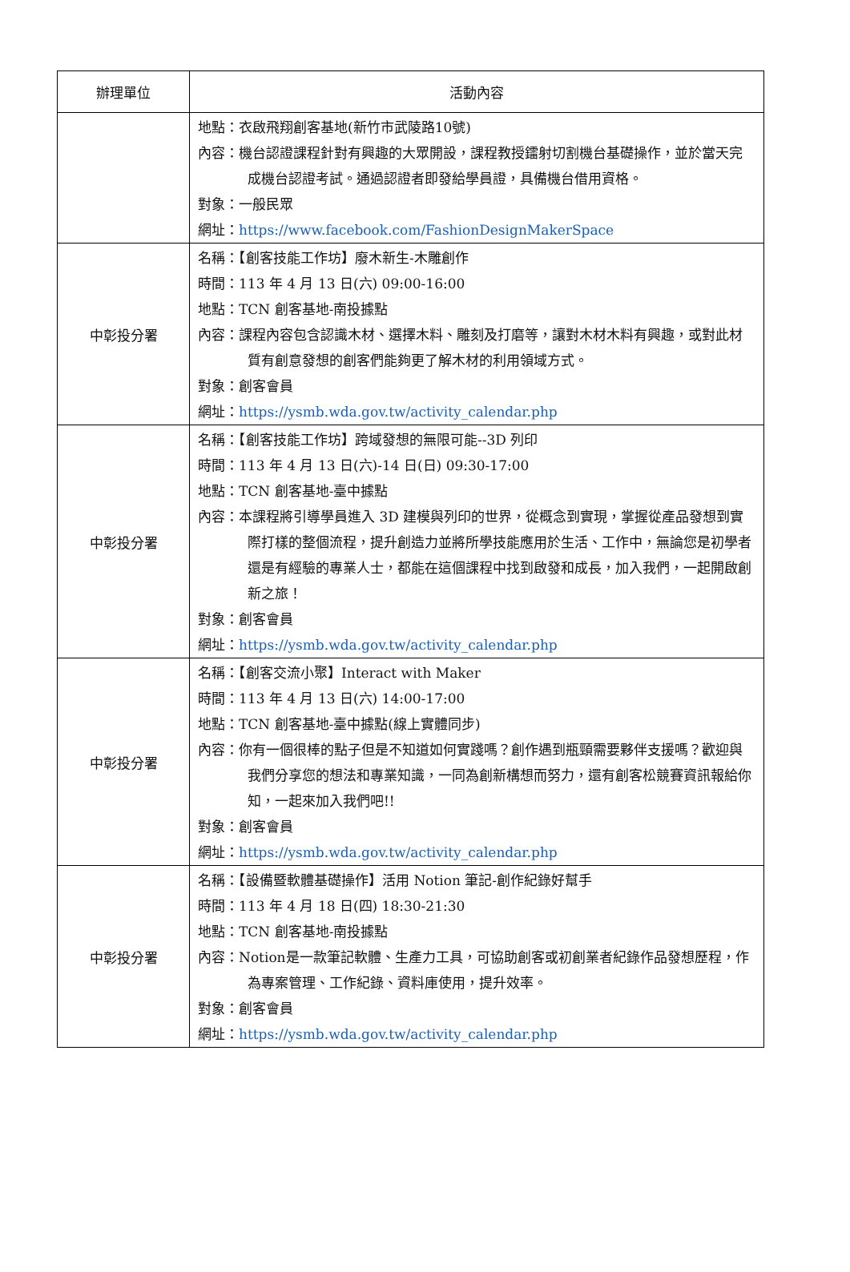| 辦理單位 | 活動內容 |
| --- | --- |
| | 地點：衣啟飛翔創客基地(新竹市武陵路10號) 內容：機台認證課程針對有興趣的大眾開設，課程教授鐳射切割機台基礎操作，並於當天完成機台認證考試。通過認證者即發給學員證，具備機台借用資格。 對象：一般民眾 網址： https://www.facebook.com/FashionDesignMakerSpace |
| 中彰投分署 | 名稱：【創客技能工作坊】廢木新生-木雕創作 時間：113 年 4 月 13 日(六) 09:00-16:00 地點：TCN 創客基地-南投據點 內容：課程內容包含認識木材、選擇木料、雕刻及打磨等，讓對木材木料有興趣，或對此材質有創意發想的創客們能夠更了解木材的利用領域方式。 對象：創客會員 網址： https://ysmb.wda.gov.tw/activity_calendar.php |
| 中彰投分署 | 名稱：【創客技能工作坊】跨域發想的無限可能--3D 列印 時間：113 年 4 月 13 日(六)-14 日(日) 09:30-17:00 地點：TCN 創客基地-臺中據點 內容：本課程將引導學員進入 3D 建模與列印的世界，從概念到實現，掌握從產品發想到實際打樣的整個流程，提升創造力並將所學技能應用於生活、工作中，無論您是初學者還是有經驗的專業人士，都能在這個課程中找到啟發和成長，加入我們，一起開啟創新之旅！ 對象：創客會員 網址： https://ysmb.wda.gov.tw/activity_calendar.php |
| 中彰投分署 | 名稱：【創客交流小聚】Interact with Maker 時間：113 年 4 月 13 日(六) 14:00-17:00 地點：TCN 創客基地-臺中據點(線上實體同步) 內容：你有一個很棒的點子但是不知道如何實踐嗎？創作遇到瓶頸需要夥伴支援嗎？歡迎與我們分享您的想法和專業知識，一同為創新構想而努力，還有創客松競賽資訊報給你知，一起來加入我們吧!! 對象：創客會員 網址： https://ysmb.wda.gov.tw/activity_calendar.php |
| 中彰投分署 | 名稱：【設備暨軟體基礎操作】活用 Notion 筆記-創作紀錄好幫手 時間：113 年 4 月 18 日(四) 18:30-21:30 地點：TCN 創客基地-南投據點 內容：Notion是一款筆記軟體、生產力工具，可協助創客或初創業者紀錄作品發想歷程，作為專案管理、工作紀錄、資料庫使用，提升效率。 對象：創客會員 網址： https://ysmb.wda.gov.tw/activity_calendar.php |